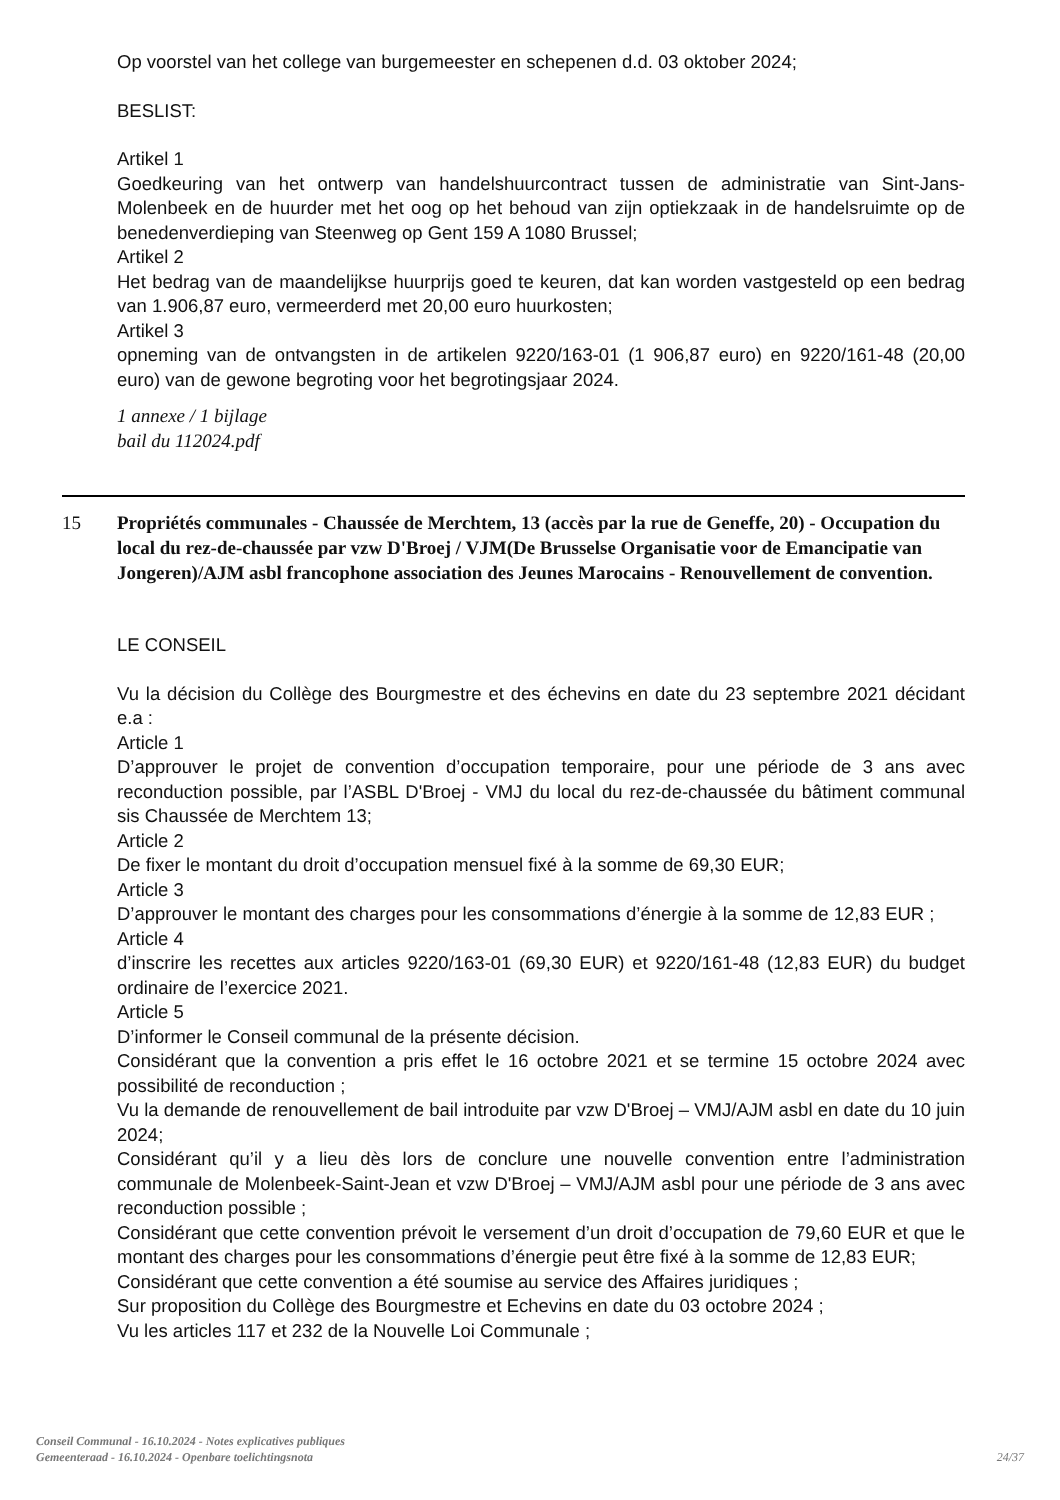Op voorstel van het college van burgemeester en schepenen d.d. 03 oktober 2024;
BESLIST:
Artikel 1
Goedkeuring van het ontwerp van handelshuurcontract tussen de administratie van Sint-Jans-Molenbeek en de huurder met het oog op het behoud van zijn optiekzaak in de handelsruimte op de benedenverdieping van Steenweg op Gent 159 A 1080 Brussel;
Artikel 2
Het bedrag van de maandelijkse huurprijs goed te keuren, dat kan worden vastgesteld op een bedrag van 1.906,87 euro, vermeerderd met 20,00 euro huurkosten;
Artikel 3
opneming van de ontvangsten in de artikelen 9220/163-01 (1 906,87 euro) en 9220/161-48 (20,00 euro) van de gewone begroting voor het begrotingsjaar 2024.
1 annexe / 1 bijlage
bail du 112024.pdf
15 Propriétés communales - Chaussée de Merchtem, 13 (accès par la rue de Geneffe, 20) - Occupation du local du rez-de-chaussée par vzw D'Broej / VJM(De Brusselse Organisatie voor de Emancipatie van Jongeren)/AJM asbl francophone association des Jeunes Marocains - Renouvellement de convention.
LE CONSEIL
Vu la décision du Collège des Bourgmestre et des échevins en date du 23 septembre 2021 décidant e.a :
Article 1
D’approuver le projet de convention d’occupation temporaire, pour une période de 3 ans avec reconduction possible, par l’ASBL D'Broej - VMJ du local du rez-de-chaussée du bâtiment communal sis Chaussée de Merchtem 13;
Article 2
De fixer le montant du droit d’occupation mensuel fixé à la somme de 69,30 EUR;
Article 3
D’approuver le montant des charges pour les consommations d’énergie à la somme de 12,83 EUR ;
Article 4
d’inscrire les recettes aux articles 9220/163-01 (69,30 EUR) et 9220/161-48 (12,83 EUR) du budget ordinaire de l’exercice 2021.
Article 5
D’informer le Conseil communal de la présente décision.
Considérant que la convention a pris effet le 16 octobre 2021 et se termine 15 octobre 2024 avec possibilité de reconduction ;
Vu la demande de renouvellement de bail introduite par vzw D'Broej – VMJ/AJM asbl en date du 10 juin 2024;
Considérant qu’il y a lieu dès lors de conclure une nouvelle convention entre l’administration communale de Molenbeek-Saint-Jean et vzw D'Broej – VMJ/AJM asbl pour une période de 3 ans avec reconduction possible ;
Considérant que cette convention prévoit le versement d’un droit d’occupation de 79,60 EUR et que le montant des charges pour les consommations d’énergie peut être fixé à la somme de 12,83 EUR;
Considérant que cette convention a été soumise au service des Affaires juridiques ;
Sur proposition du Collège des Bourgmestre et Echevins en date du 03 octobre 2024 ;
Vu les articles 117 et 232 de la Nouvelle Loi Communale ;
Conseil Communal - 16.10.2024 - Notes explicatives publiques
Gemeenteraad - 16.10.2024 - Openbare toelichtingsnota
24/37